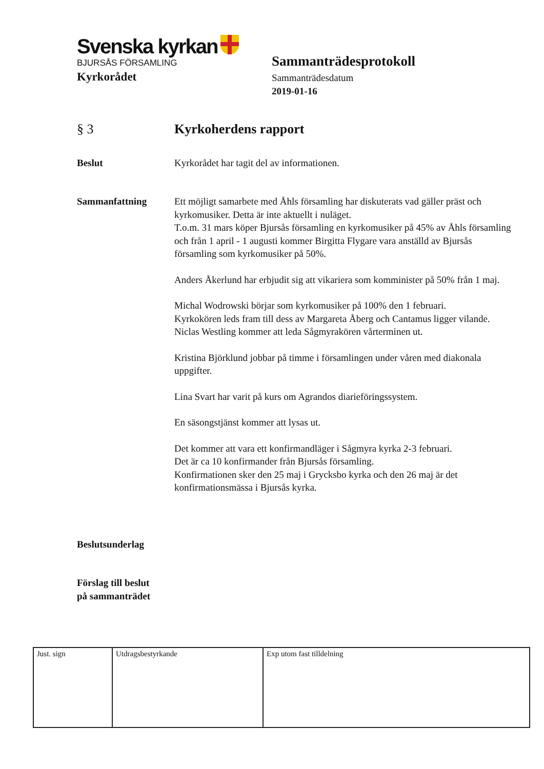Svenska kyrkan
BJURSÅS FÖRSAMLING
Kyrkorådet
Sammanträdesprotokoll
Sammanträdesdatum
2019-01-16
§ 3 Kyrkoherdens rapport
Beslut Kyrkorådet har tagit del av informationen.
Sammanfattning Ett möjligt samarbete med Åhls församling har diskuterats vad gäller präst och kyrkomusiker. Detta är inte aktuellt i nuläget.
T.o.m. 31 mars köper Bjursås församling en kyrkomusiker på 45% av Åhls församling och från 1 april - 1 augusti kommer Birgitta Flygare vara anställd av Bjursås församling som kyrkomusiker på 50%.
Anders Åkerlund har erbjudit sig att vikariera som komminister på 50% från 1 maj.
Michal Wodrowski börjar som kyrkomusiker på 100% den 1 februari.
Kyrkokören leds fram till dess av Margareta Åberg och Cantamus ligger vilande.
Niclas Westling kommer att leda Sågmyrakören vårterminen ut.
Kristina Björklund jobbar på timme i församlingen under våren med diakonala uppgifter.
Lina Svart har varit på kurs om Agrandos diarieföringssystem.
En säsongstjänst kommer att lysas ut.
Det kommer att vara ett konfirmandläger i Sågmyra kyrka 2-3 februari.
Det är ca 10 konfirmander från Bjursås församling.
Konfirmationen sker den 25 maj i Grycksbo kyrka och den 26 maj är det konfirmationsmässa i Bjursås kyrka.
Beslutsunderlag
Förslag till beslut
på sammanträdet
| Just. sign | Utdragsbestyrkande | Exp utom fast tilldelning |